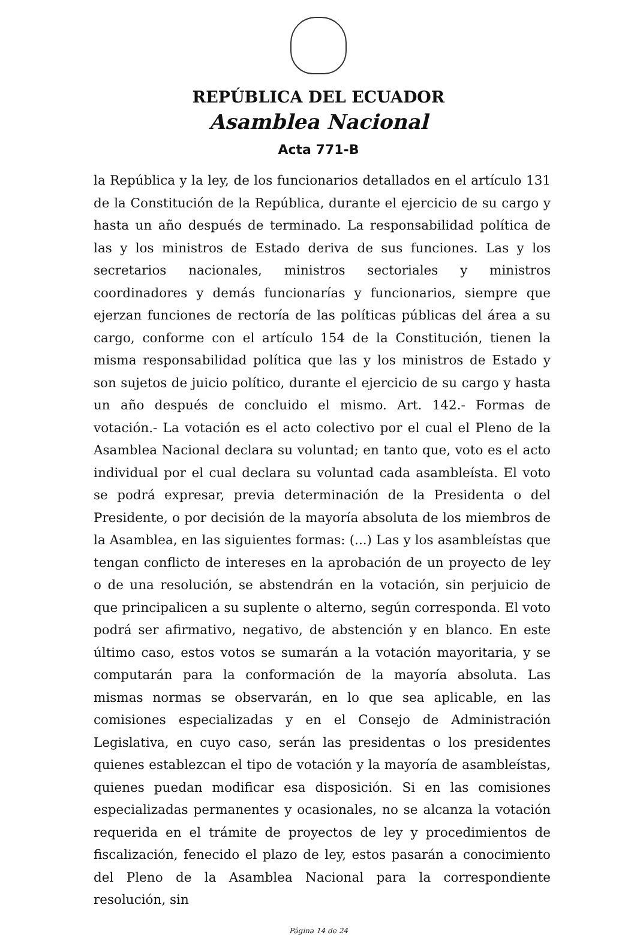REPÚBLICA DEL ECUADOR
Asamblea Nacional
Acta 771-B
la República y la ley, de los funcionarios detallados en el artículo 131 de la Constitución de la República, durante el ejercicio de su cargo y hasta un año después de terminado. La responsabilidad política de las y los ministros de Estado deriva de sus funciones. Las y los secretarios nacionales, ministros sectoriales y ministros coordinadores y demás funcionarías y funcionarios, siempre que ejerzan funciones de rectoría de las políticas públicas del área a su cargo, conforme con el artículo 154 de la Constitución, tienen la misma responsabilidad política que las y los ministros de Estado y son sujetos de juicio político, durante el ejercicio de su cargo y hasta un año después de concluido el mismo. Art. 142.- Formas de votación.- La votación es el acto colectivo por el cual el Pleno de la Asamblea Nacional declara su voluntad; en tanto que, voto es el acto individual por el cual declara su voluntad cada asambleísta. El voto se podrá expresar, previa determinación de la Presidenta o del Presidente, o por decisión de la mayoría absoluta de los miembros de la Asamblea, en las siguientes formas: (...) Las y los asambleístas que tengan conflicto de intereses en la aprobación de un proyecto de ley o de una resolución, se abstendrán en la votación, sin perjuicio de que principalicen a su suplente o alterno, según corresponda. El voto podrá ser afirmativo, negativo, de abstención y en blanco. En este último caso, estos votos se sumarán a la votación mayoritaria, y se computarán para la conformación de la mayoría absoluta. Las mismas normas se observarán, en lo que sea aplicable, en las comisiones especializadas y en el Consejo de Administración Legislativa, en cuyo caso, serán las presidentas o los presidentes quienes establezcan el tipo de votación y la mayoría de asambleístas, quienes puedan modificar esa disposición. Si en las comisiones especializadas permanentes y ocasionales, no se alcanza la votación requerida en el trámite de proyectos de ley y procedimientos de fiscalización, fenecido el plazo de ley, estos pasarán a conocimiento del Pleno de la Asamblea Nacional para la correspondiente resolución, sin
Página 14 de 24